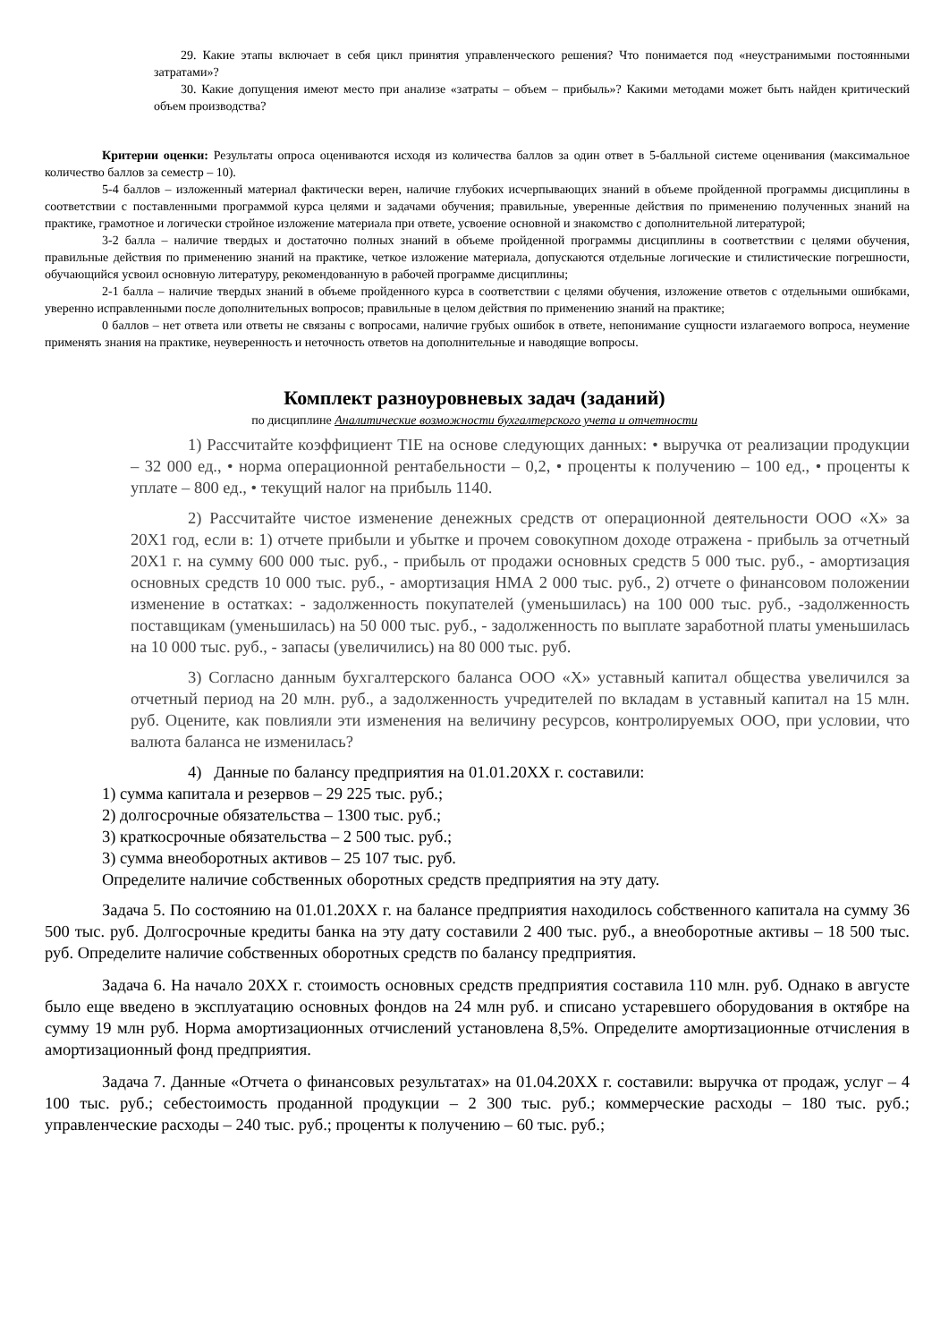29. Какие этапы включает в себя цикл принятия управленческого решения? Что понимается под «неустранимыми постоянными затратами»?
30. Какие допущения имеют место при анализе «затраты – объем – прибыль»? Какими методами может быть найден критический объем производства?
Критерии оценки: Результаты опроса оцениваются исходя из количества баллов за один ответ в 5-балльной системе оценивания (максимальное количество баллов за семестр – 10).
5-4 баллов – изложенный материал фактически верен, наличие глубоких исчерпывающих знаний в объеме пройденной программы дисциплины в соответствии с поставленными программой курса целями и задачами обучения; правильные, уверенные действия по применению полученных знаний на практике, грамотное и логически стройное изложение материала при ответе, усвоение основной и знакомство с дополнительной литературой;
3-2 балла – наличие твердых и достаточно полных знаний в объеме пройденной программы дисциплины в соответствии с целями обучения, правильные действия по применению знаний на практике, четкое изложение материала, допускаются отдельные логические и стилистические погрешности, обучающийся усвоил основную литературу, рекомендованную в рабочей программе дисциплины;
2-1 балла – наличие твердых знаний в объеме пройденного курса в соответствии с целями обучения, изложение ответов с отдельными ошибками, уверенно исправленными после дополнительных вопросов; правильные в целом действия по применению знаний на практике;
0 баллов – нет ответа или ответы не связаны с вопросами, наличие грубых ошибок в ответе, непонимание сущности излагаемого вопроса, неумение применять знания на практике, неуверенность и неточность ответов на дополнительные и наводящие вопросы.
Комплект разноуровневых задач (заданий)
по дисциплине Аналитические возможности бухгалтерского учета и отчетности
1) Рассчитайте коэффициент TIE на основе следующих данных: • выручка от реализации продукции – 32 000 ед., • норма операционной рентабельности – 0,2, • проценты к получению – 100 ед., • проценты к уплате – 800 ед., • текущий налог на прибыль 1140.
2) Рассчитайте чистое изменение денежных средств от операционной деятельности ООО «Х» за 20Х1 год, если в: 1) отчете прибыли и убытке и прочем совокупном доходе отражена - прибыль за отчетный 20Х1 г. на сумму 600 000 тыс. руб., - прибыль от продажи основных средств 5 000 тыс. руб., - амортизация основных средств 10 000 тыс. руб., - амортизация НМА 2 000 тыс. руб., 2) отчете о финансовом положении изменение в остатках: - задолженность покупателей (уменьшилась) на 100 000 тыс. руб., -задолженность поставщикам (уменьшилась) на 50 000 тыс. руб., - задолженность по выплате заработной платы уменьшилась на 10 000 тыс. руб., - запасы (увеличились) на 80 000 тыс. руб.
3) Согласно данным бухгалтерского баланса ООО «Х» уставный капитал общества увеличился за отчетный период на 20 млн. руб., а задолженность учредителей по вкладам в уставный капитал на 15 млн. руб. Оцените, как повлияли эти изменения на величину ресурсов, контролируемых ООО, при условии, что валюта баланса не изменилась?
4) Данные по балансу предприятия на 01.01.20ХХ г. составили:
1) сумма капитала и резервов – 29 225 тыс. руб.;
2) долгосрочные обязательства – 1300 тыс. руб.;
3) краткосрочные обязательства – 2 500 тыс. руб.;
3) сумма внеоборотных активов – 25 107 тыс. руб.
Определите наличие собственных оборотных средств предприятия на эту дату.
Задача 5. По состоянию на 01.01.20ХХ г. на балансе предприятия находилось собственного капитала на сумму 36 500 тыс. руб. Долгосрочные кредиты банка на эту дату составили 2 400 тыс. руб., а внеоборотные активы – 18 500 тыс. руб. Определите наличие собственных оборотных средств по балансу предприятия.
Задача 6. На начало 20ХХ г. стоимость основных средств предприятия составила 110 млн. руб. Однако в августе было еще введено в эксплуатацию основных фондов на 24 млн руб. и списано устаревшего оборудования в октябре на сумму 19 млн руб. Норма амортизационных отчислений установлена 8,5%. Определите амортизационные отчисления в амортизационный фонд предприятия.
Задача 7. Данные «Отчета о финансовых результатах» на 01.04.20ХХ г. составили: выручка от продаж, услуг – 4 100 тыс. руб.; себестоимость проданной продукции – 2 300 тыс. руб.; коммерческие расходы – 180 тыс. руб.; управленческие расходы – 240 тыс. руб.; проценты к получению – 60 тыс. руб.;